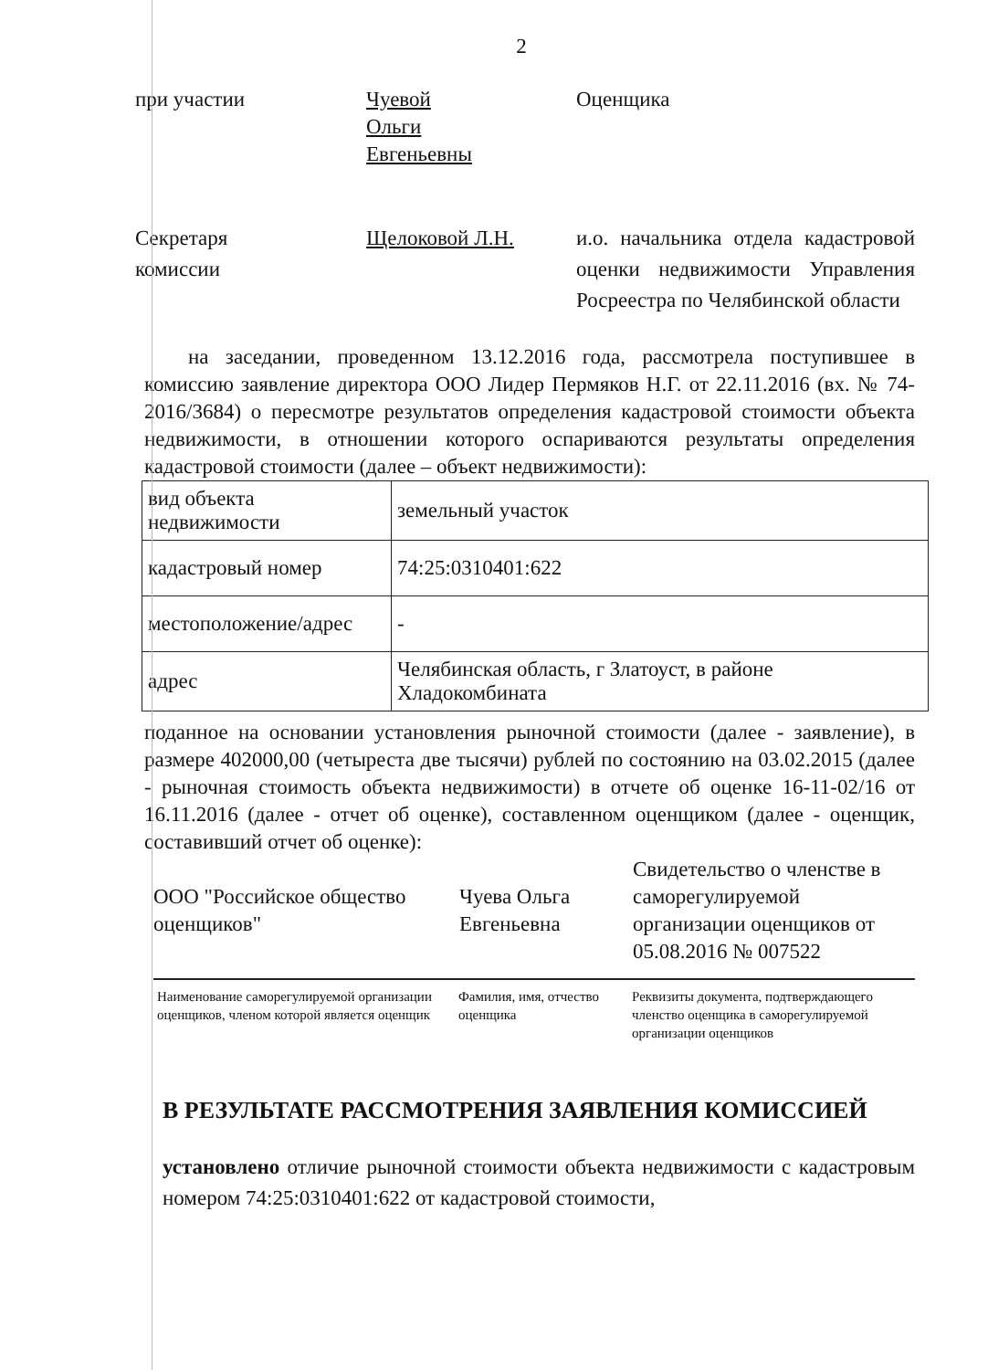2
при участии Чуевой
Ольги
Евгеньевны
Оценщика
Секретаря
комиссии
Щелоковой Л.Н. и.о. начальника отдела кадастровой оценки недвижимости Управления Росреестра по Челябинской области
на заседании, проведенном 13.12.2016 года, рассмотрела поступившее в комиссию заявление директора ООО Лидер Пермяков Н.Г. от 22.11.2016 (вх. № 74-2016/3684) о пересмотре результатов определения кадастровой стоимости объекта недвижимости, в отношении которого оспариваются результаты определения кадастровой стоимости (далее – объект недвижимости):
| вид объекта недвижимости | земельный участок |
| кадастровый номер | 74:25:0310401:622 |
| местоположение/адрес | - |
| адрес | Челябинская область, г Златоуст, в районе Хладокомбината |
поданное на основании установления рыночной стоимости (далее - заявление), в размере 402000,00 (четыреста две тысячи) рублей по состоянию на 03.02.2015 (далее - рыночная стоимость объекта недвижимости) в отчете об оценке 16-11-02/16 от 16.11.2016 (далее - отчет об оценке), составленном оценщиком (далее - оценщик, составивший отчет об оценке):
ООО "Российское общество оценщиков"
Чуева Ольга Евгеньевна
Свидетельство о членстве в саморегулируемой организации оценщиков от 05.08.2016 № 007522
Наименование саморегулируемой организации оценщиков, членом которой является оценщик
Фамилия, имя, отчество оценщика
Реквизиты документа, подтверждающего членство оценщика в саморегулируемой организации оценщиков
В РЕЗУЛЬТАТЕ РАССМОТРЕНИЯ ЗАЯВЛЕНИЯ КОМИССИЕЙ
установлено отличие рыночной стоимости объекта недвижимости с кадастровым номером 74:25:0310401:622 от кадастровой стоимости,